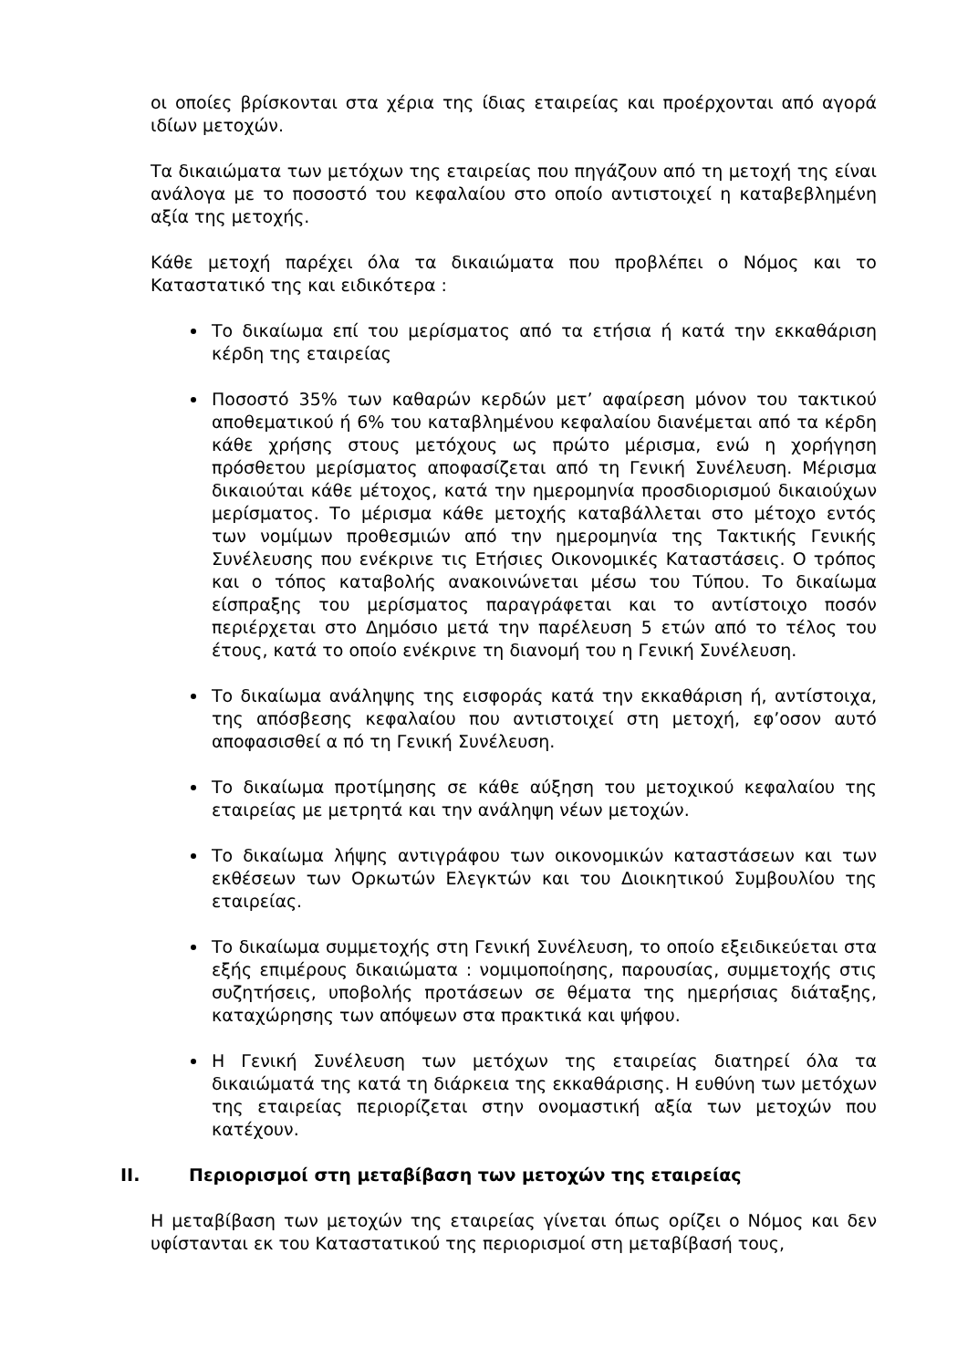οι οποίες βρίσκονται στα χέρια της ίδιας εταιρείας και προέρχονται από αγορά ιδίων μετοχών.
Τα δικαιώματα των μετόχων της εταιρείας που πηγάζουν από τη μετοχή της είναι ανάλογα με το ποσοστό του κεφαλαίου στο οποίο αντιστοιχεί η καταβεβλημένη αξία της μετοχής.
Κάθε μετοχή παρέχει όλα τα δικαιώματα που προβλέπει ο Νόμος και το Καταστατικό της και ειδικότερα :
Το δικαίωμα επί του μερίσματος από τα ετήσια ή κατά την εκκαθάριση κέρδη της εταιρείας
Ποσοστό 35% των καθαρών κερδών μετ’ αφαίρεση μόνον του τακτικού αποθεματικού ή 6% του καταβλημένου κεφαλαίου διανέμεται από τα κέρδη κάθε χρήσης στους μετόχους ως πρώτο μέρισμα, ενώ η χορήγηση πρόσθετου μερίσματος αποφασίζεται από τη Γενική Συνέλευση. Μέρισμα δικαιούται κάθε μέτοχος, κατά την ημερομηνία προσδιορισμού δικαιούχων μερίσματος. Το μέρισμα κάθε μετοχής καταβάλλεται στο μέτοχο εντός των νομίμων προθεσμιών από την ημερομηνία της Τακτικής Γενικής Συνέλευσης που ενέκρινε τις Ετήσιες Οικονομικές Καταστάσεις. Ο τρόπος και ο τόπος καταβολής ανακοινώνεται μέσω του Τύπου. Το δικαίωμα είσπραξης του μερίσματος παραγράφεται και το αντίστοιχο ποσόν περιέρχεται στο Δημόσιο μετά την παρέλευση 5 ετών από το τέλος του έτους, κατά το οποίο ενέκρινε τη διανομή του η Γενική Συνέλευση.
Το δικαίωμα ανάληψης της εισφοράς κατά την εκκαθάριση ή, αντίστοιχα, της απόσβεσης κεφαλαίου που αντιστοιχεί στη μετοχή, εφ’οσον αυτό αποφασισθεί α πό τη Γενική Συνέλευση.
Το δικαίωμα προτίμησης σε κάθε αύξηση του μετοχικού κεφαλαίου της εταιρείας με μετρητά και την ανάληψη νέων μετοχών.
Το δικαίωμα λήψης αντιγράφου των οικονομικών καταστάσεων και των εκθέσεων των Ορκωτών Ελεγκτών και του Διοικητικού Συμβουλίου της εταιρείας.
Το δικαίωμα συμμετοχής στη Γενική Συνέλευση, το οποίο εξειδικεύεται στα εξής επιμέρους δικαιώματα : νομιμοποίησης, παρουσίας, συμμετοχής στις συζητήσεις, υποβολής προτάσεων σε θέματα της ημερήσιας διάταξης, καταχώρησης των απόψεων στα πρακτικά και ψήφου.
Η Γενική Συνέλευση των μετόχων της εταιρείας διατηρεί όλα τα δικαιώματά της κατά τη διάρκεια της εκκαθάρισης. Η ευθύνη των μετόχων της εταιρείας περιορίζεται στην ονομαστική αξία των μετοχών που κατέχουν.
II. Περιορισμοί στη μεταβίβαση των μετοχών της εταιρείας
Η μεταβίβαση των μετοχών της εταιρείας γίνεται όπως ορίζει ο Νόμος και δεν υφίστανται εκ του Καταστατικού της περιορισμοί στη μεταβίβασή τους,